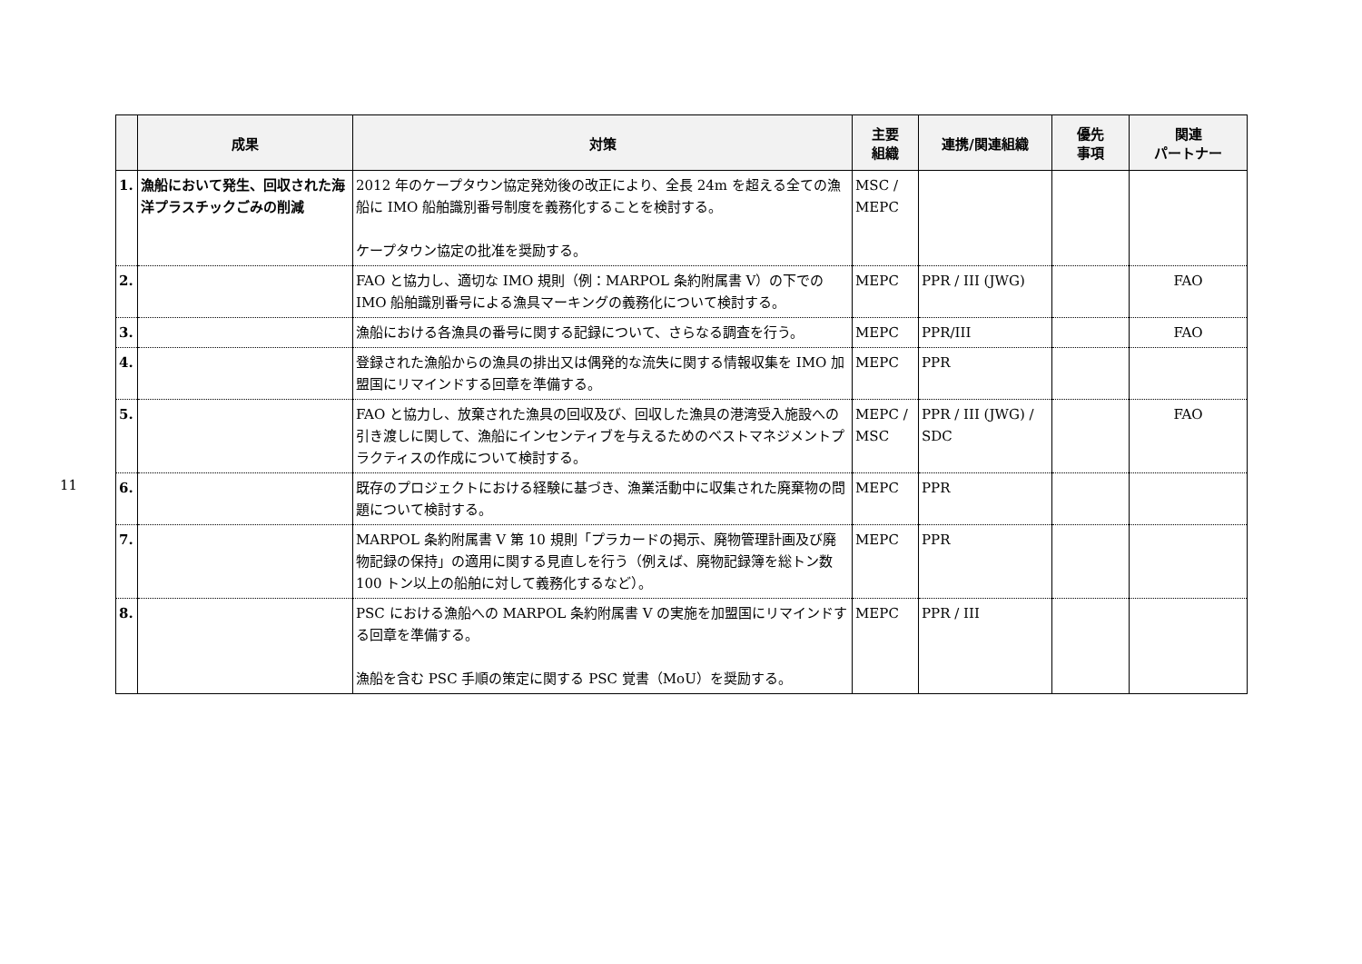11
| | 成果 | 対策 | 主要 組織 | 連携/関連組織 | 優先 事項 | 関連 パートナー |
| --- | --- | --- | --- | --- | --- | --- |
| 1. | 漁船において発生、回収された海洋プラスチックごみの削減 | 2012 年のケープタウン協定発効後の改正により、全長 24m を超える全ての漁船に IMO 船舶識別番号制度を義務化することを検討する。 ケープタウン協定の批准を奨励する。 | MSC / MEPC | | | |
| 2. | | FAO と協力し、適切な IMO 規則（例：MARPOL 条約附属書 V）の下での IMO 船舶識別番号による漁具マーキングの義務化について検討する。 | MEPC | PPR / III (JWG) | | FAO |
| 3. | | 漁船における各漁具の番号に関する記録について、さらなる調査を行う。 | MEPC | PPR/III | | FAO |
| 4. | | 登録された漁船からの漁具の排出又は偶発的な流失に関する情報収集を IMO 加盟国にリマインドする回章を準備する。 | MEPC | PPR | | |
| 5. | | FAO と協力し、放棄された漁具の回収及び、回収した漁具の港湾受入施設への引き渡しに関して、漁船にインセンティブを与えるためのベストマネジメントプラクティスの作成について検討する。 | MEPC / MSC | PPR / III (JWG) / SDC | | FAO |
| 6. | | 既存のプロジェクトにおける経験に基づき、漁業活動中に収集された廃棄物の問題について検討する。 | MEPC | PPR | | |
| 7. | | MARPOL 条約附属書 V 第 10 規則「プラカードの掲示、廃物管理計画及び廃物記録の保持」の適用に関する見直しを行う（例えば、廃物記録簿を総トン数 100 トン以上の船舶に対して義務化するなど）。 | MEPC | PPR | | |
| 8. | | PSC における漁船への MARPOL 条約附属書 V の実施を加盟国にリマインドする回章を準備する。 漁船を含む PSC 手順の策定に関する PSC 覚書（MoU）を奨励する。 | MEPC | PPR / III | | |